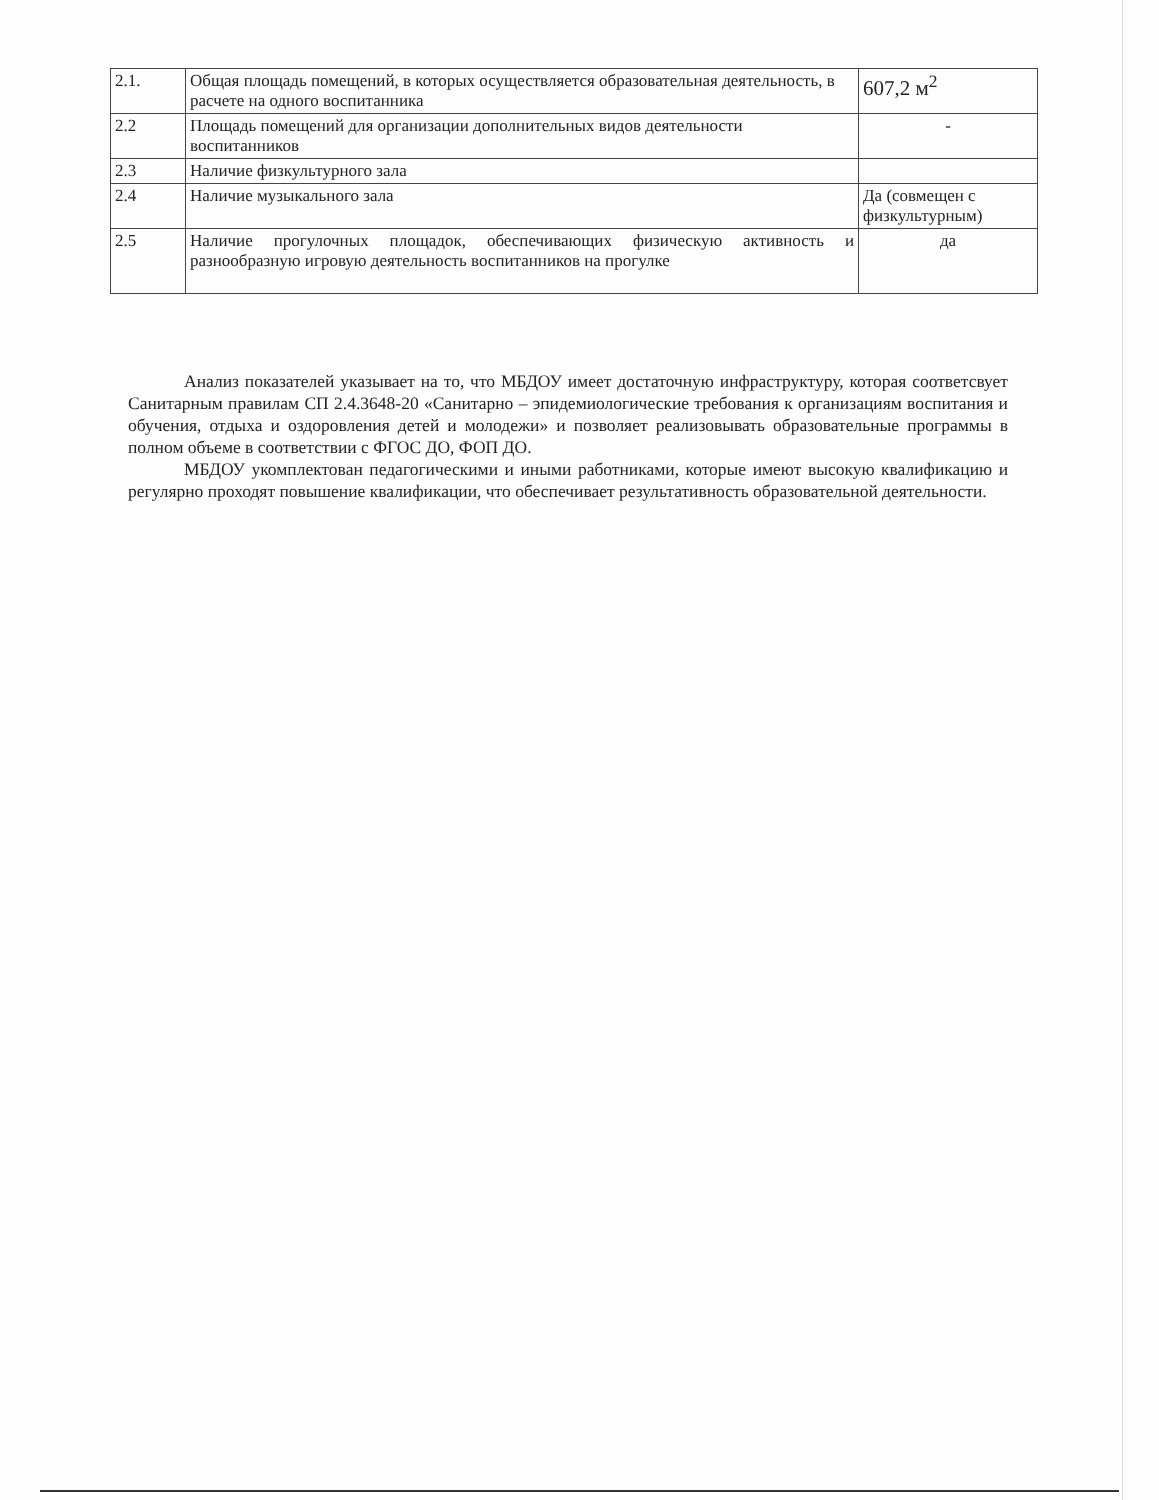| 2.1. | Общая площадь помещений, в которых осуществляется образовательная деятельность, в расчете на одного воспитанника | 607,2 м<sup>2</sup> |
| 2.2 | Площадь помещений для организации дополнительных видов деятельности воспитанников | - |
| 2.3 | Наличие физкультурного зала | |
| 2.4 | Наличие музыкального зала | Да (совмещен с физкультурным) |
| 2.5 | Наличие прогулочных площадок, обеспечивающих физическую активность и разнообразную игровую деятельность воспитанников на прогулке | да |
Анализ показателей указывает на то, что МБДОУ имеет достаточную инфраструктуру, которая соответсвует Санитарным правилам СП 2.4.3648-20 «Санитарно – эпидемиологические требования к организациям воспитания и обучения, отдыха и оздоровления детей и молодежи» и позволяет реализовывать образовательные программы в полном объеме в соответствии с ФГОС ДО, ФОП ДО.
МБДОУ укомплектован педагогическими и иными работниками, которые имеют высокую квалификацию и регулярно проходят повышение квалификации, что обеспечивает результативность образовательной деятельности.